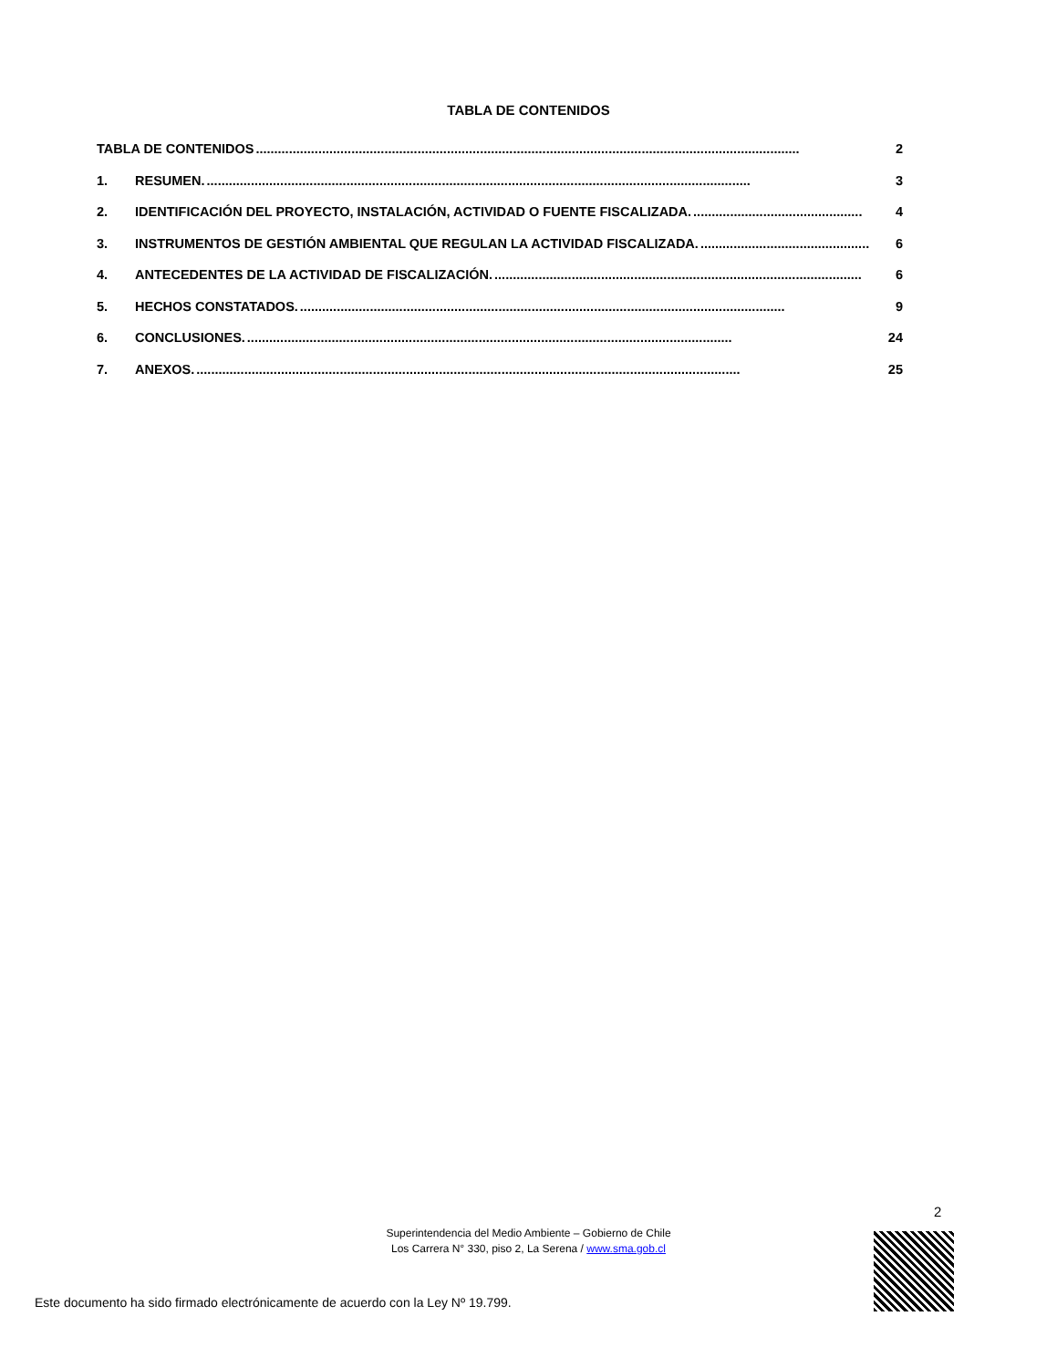TABLA DE CONTENIDOS
TABLA DE CONTENIDOS.................................................................................................................................................... 2
1. RESUMEN..................................................................................................................................................... 3
2. IDENTIFICACIÓN DEL PROYECTO, INSTALACIÓN, ACTIVIDAD O FUENTE FISCALIZADA............................................... 4
3. INSTRUMENTOS DE GESTIÓN AMBIENTAL QUE REGULAN LA ACTIVIDAD FISCALIZADA............................................... 6
4. ANTECEDENTES DE LA ACTIVIDAD DE FISCALIZACIÓN..................................................................................................... 6
5. HECHOS CONSTATADOS..................................................................................................................................... 9
6. CONCLUSIONES..................................................................................................................................... 24
7. ANEXOS..................................................................................................................................................... 25
2
Superintendencia del Medio Ambiente – Gobierno de Chile
Los Carrera N° 330, piso 2, La Serena / www.sma.gob.cl
Este documento ha sido firmado electrónicamente de acuerdo con la Ley Nº 19.799.